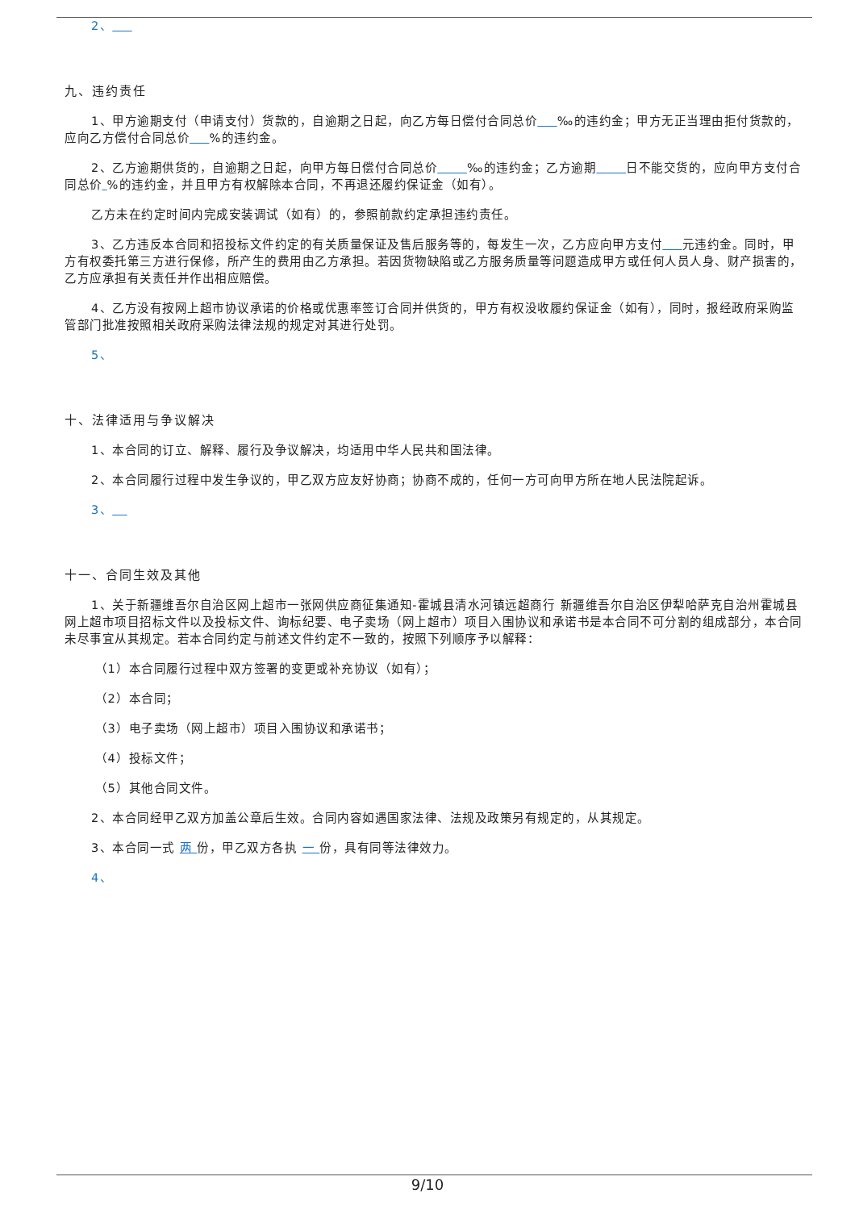2、
九、违约责任
1、甲方逾期支付（申请支付）货款的，自逾期之日起，向乙方每日偿付合同总价 ‰的违约金；甲方无正当理由拒付货款的，应向乙方偿付合同总价 %的违约金。
2、乙方逾期供货的，自逾期之日起，向甲方每日偿付合同总价 ‰的违约金；乙方逾期 日不能交货的，应向甲方支付合同总价 %的违约金，并且甲方有权解除本合同，不再退还履约保证金（如有）。
乙方未在约定时间内完成安装调试（如有）的，参照前款约定承担违约责任。
3、乙方违反本合同和招投标文件约定的有关质量保证及售后服务等的，每发生一次，乙方应向甲方支付 元违约金。同时，甲方有权委托第三方进行保修，所产生的费用由乙方承担。若因货物缺陷或乙方服务质量等问题造成甲方或任何人员人身、财产损害的，乙方应承担有关责任并作出相应赔偿。
4、乙方没有按网上超市协议承诺的价格或优惠率签订合同并供货的，甲方有权没收履约保证金（如有），同时，报经政府采购监管部门批准按照相关政府采购法律法规的规定对其进行处罚。
5、
十、法律适用与争议解决
1、本合同的订立、解释、履行及争议解决，均适用中华人民共和国法律。
2、本合同履行过程中发生争议的，甲乙双方应友好协商；协商不成的，任何一方可向甲方所在地人民法院起诉。
3、
十一、合同生效及其他
1、关于新疆维吾尔自治区网上超市一张网供应商征集通知-霍城县清水河镇远超商行 新疆维吾尔自治区伊犁哈萨克自治州霍城县 网上超市项目招标文件以及投标文件、询标纪要、电子卖场（网上超市）项目入围协议和承诺书是本合同不可分割的组成部分，本合同未尽事宜从其规定。若本合同约定与前述文件约定不一致的，按照下列顺序予以解释：
（1）本合同履行过程中双方签署的变更或补充协议（如有）；
（2）本合同；
（3）电子卖场（网上超市）项目入围协议和承诺书；
（4）投标文件；
（5）其他合同文件。
2、本合同经甲乙双方加盖公章后生效。合同内容如遇国家法律、法规及政策另有规定的，从其规定。
3、本合同一式 两 份，甲乙双方各执 一 份，具有同等法律效力。
4、
9/10